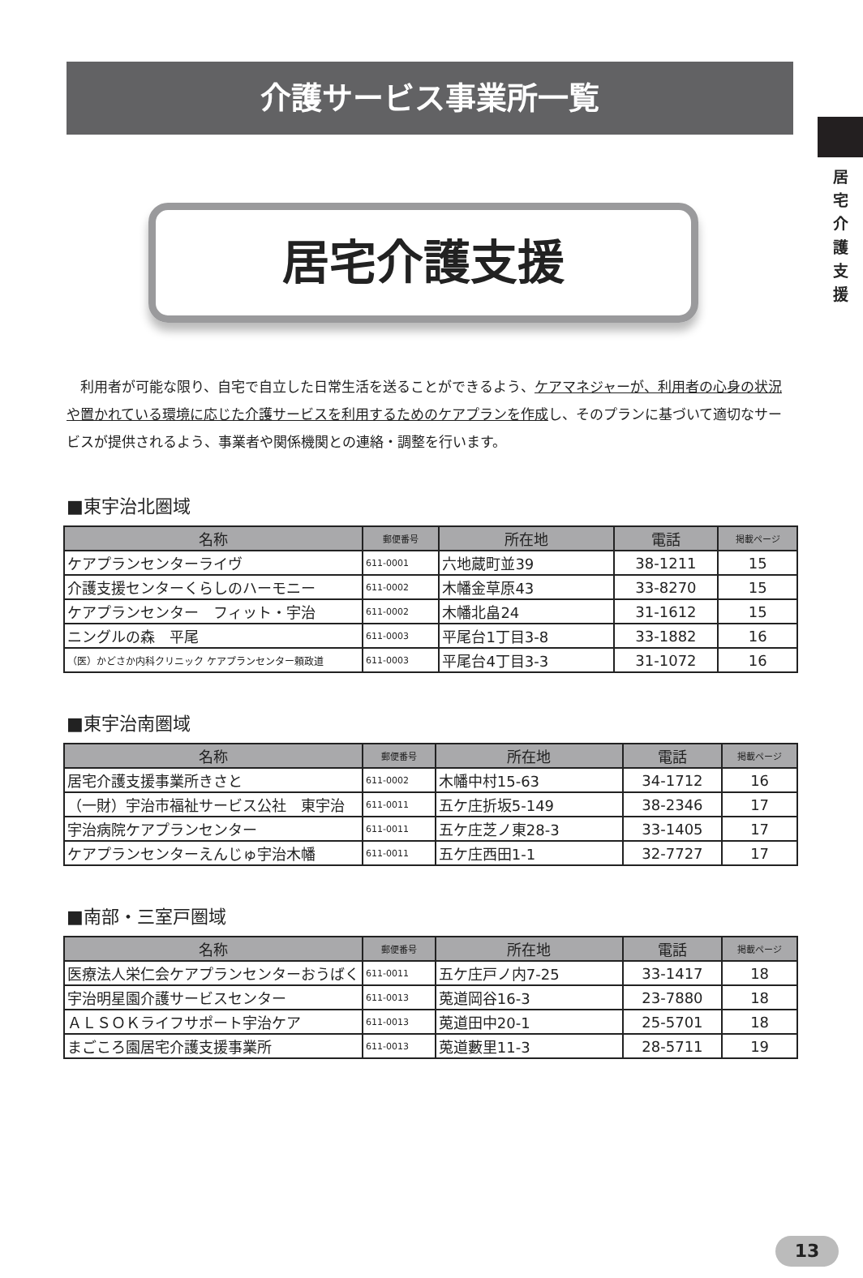居
宅
介
護
支
援
介護サービス事業所一覧
居宅介護支援
　利用者が可能な限り、自宅で自立した日常生活を送ることができるよう、ケアマネジャーが、利用者の心身の状況や置かれている環境に応じた介護サービスを利用するためのケアプランを作成し、そのプランに基づいて適切なサービスが提供されるよう、事業者や関係機関との連絡・調整を行います。
■東宇治北圏域
| 名称 | 郵便番号 | 所在地 | 電話 | 掲載ページ |
| --- | --- | --- | --- | --- |
| ケアプランセンターライヴ | 611-0001 | 六地蔵町並39 | 38-1211 | 15 |
| 介護支援センターくらしのハーモニー | 611-0002 | 木幡金草原43 | 33-8270 | 15 |
| ケアプランセンター フィット・宇治 | 611-0002 | 木幡北畠24 | 31-1612 | 15 |
| ニングルの森 平尾 | 611-0003 | 平尾台1丁目3-8 | 33-1882 | 16 |
| （医）かどさか内科クリニック ケアプランセンター頼政道 | 611-0003 | 平尾台4丁目3-3 | 31-1072 | 16 |
■東宇治南圏域
| 名称 | 郵便番号 | 所在地 | 電話 | 掲載ページ |
| --- | --- | --- | --- | --- |
| 居宅介護支援事業所きさと | 611-0002 | 木幡中村15-63 | 34-1712 | 16 |
| （一財）宇治市福祉サービス公社 東宇治 | 611-0011 | 五ケ庄折坂5-149 | 38-2346 | 17 |
| 宇治病院ケアプランセンター | 611-0011 | 五ケ庄芝ノ東28-3 | 33-1405 | 17 |
| ケアプランセンターえんじゅ宇治木幡 | 611-0011 | 五ケ庄西田1-1 | 32-7727 | 17 |
■南部・三室戸圏域
| 名称 | 郵便番号 | 所在地 | 電話 | 掲載ページ |
| --- | --- | --- | --- | --- |
| 医療法人栄仁会ケアプランセンターおうばく | 611-0011 | 五ケ庄戸ノ内7-25 | 33-1417 | 18 |
| 宇治明星園介護サービスセンター | 611-0013 | 莵道岡谷16-3 | 23-7880 | 18 |
| ＡＬＳＯＫライフサポート宇治ケア | 611-0013 | 莵道田中20-1 | 25-5701 | 18 |
| まごころ園居宅介護支援事業所 | 611-0013 | 莵道藪里11-3 | 28-5711 | 19 |
13